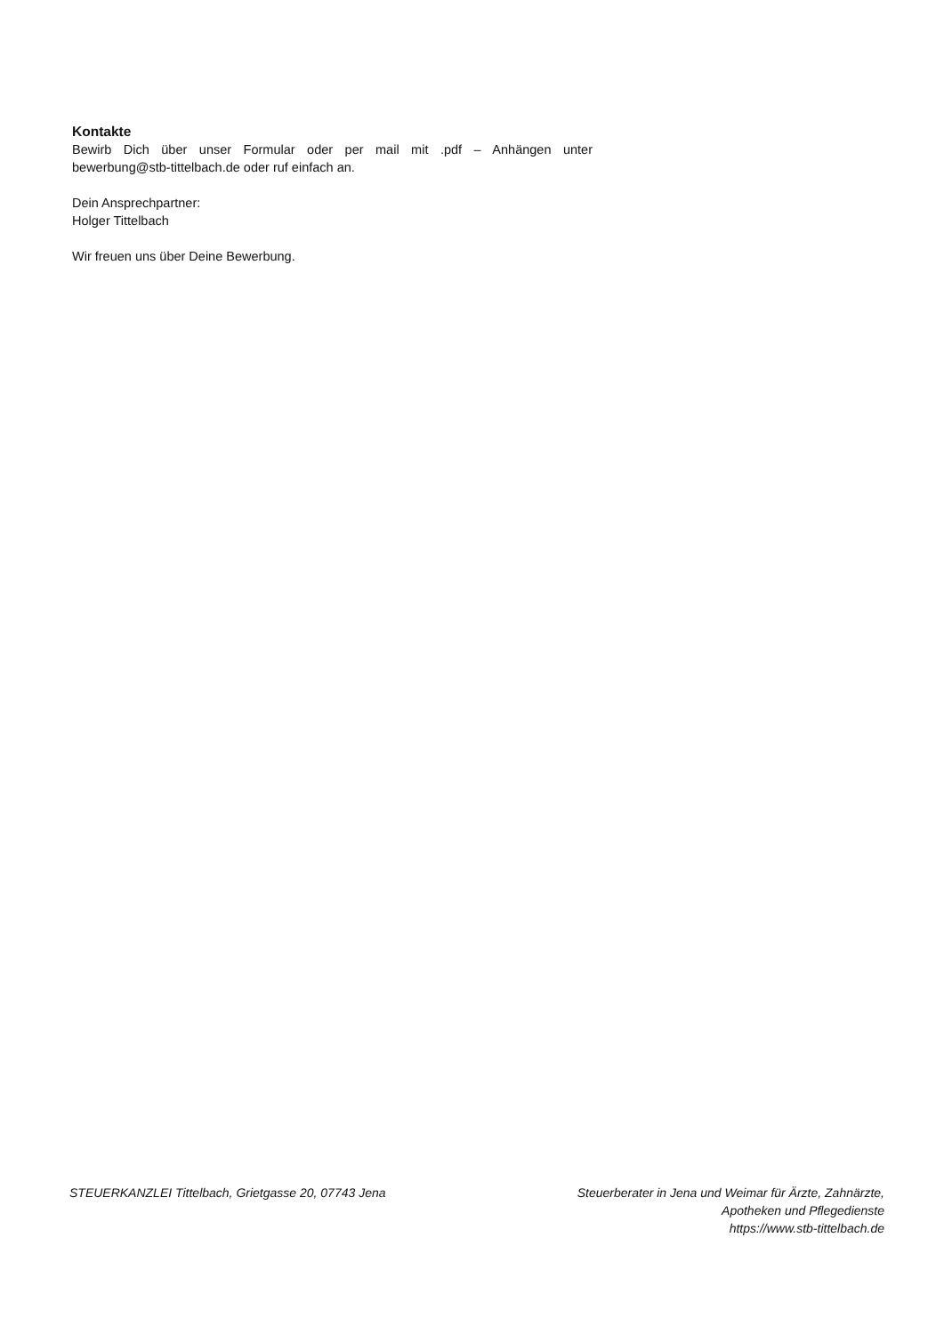Kontakte
Bewirb Dich über unser Formular oder per mail mit .pdf – Anhängen unter bewerbung@stb-tittelbach.de oder ruf einfach an.
Dein Ansprechpartner:
Holger Tittelbach
Wir freuen uns über Deine Bewerbung.
STEUERKANZLEI Tittelbach, Grietgasse 20, 07743 Jena
Steuerberater in Jena und Weimar für Ärzte, Zahnärzte,
Apotheken und Pflegedienste
https://www.stb-tittelbach.de